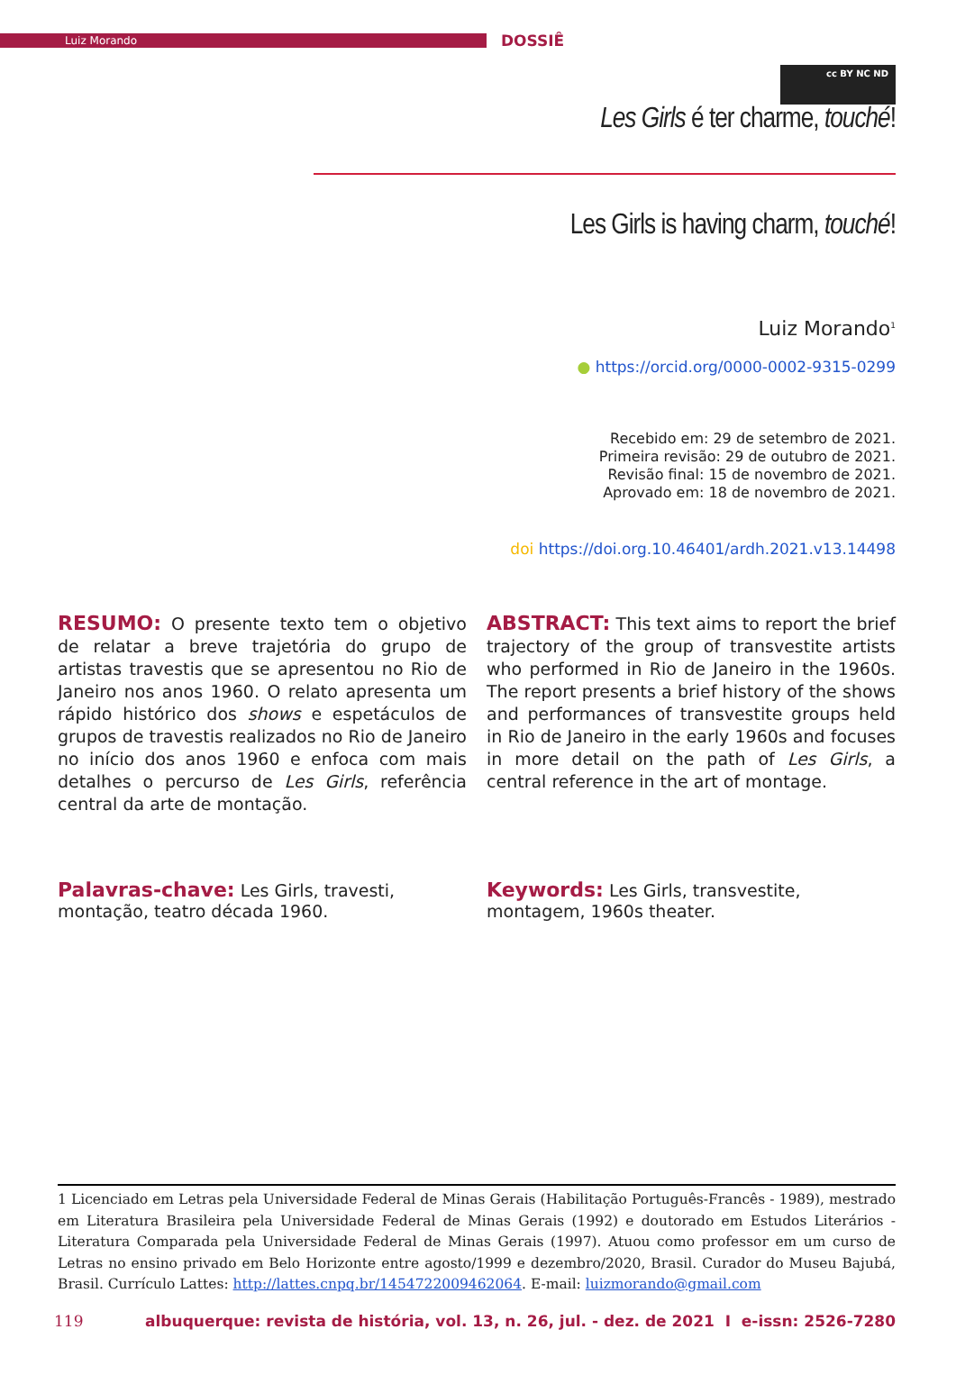Luiz Morando
DOSSIÊ
cc BY NC ND
Les Girls é ter charme, touché!
Les Girls is having charm, touché!
Luiz Morando<sup>1</sup>
● https://orcid.org/0000-0002-9315-0299
Recebido em: 29 de setembro de 2021.
Primeira revisão: 29 de outubro de 2021.
Revisão final: 15 de novembro de 2021.
Aprovado em: 18 de novembro de 2021.
doi https://doi.org.10.46401/ardh.2021.v13.14498
RESUMO: O presente texto tem o objetivo de relatar a breve trajetória do grupo de artistas travestis que se apresentou no Rio de Janeiro nos anos 1960. O relato apresenta um rápido histórico dos shows e espetáculos de grupos de travestis realizados no Rio de Janeiro no início dos anos 1960 e enfoca com mais detalhes o percurso de Les Girls, referência central da arte de montação.
ABSTRACT: This text aims to report the brief trajectory of the group of transvestite artists who performed in Rio de Janeiro in the 1960s. The report presents a brief history of the shows and performances of transvestite groups held in Rio de Janeiro in the early 1960s and focuses in more detail on the path of Les Girls, a central reference in the art of montage.
Palavras-chave: Les Girls, travesti, montação, teatro década 1960.
Keywords: Les Girls, transvestite, montagem, 1960s theater.
1 Licenciado em Letras pela Universidade Federal de Minas Gerais (Habilitação Português-Francês - 1989), mestrado em Literatura Brasileira pela Universidade Federal de Minas Gerais (1992) e doutorado em Estudos Literários - Literatura Comparada pela Universidade Federal de Minas Gerais (1997). Atuou como professor em um curso de Letras no ensino privado em Belo Horizonte entre agosto/1999 e dezembro/2020, Brasil. Curador do Museu Bajubá, Brasil. Currículo Lattes: http://lattes.cnpq.br/1454722009462064. E-mail: luizmorando@gmail.com
119 albuquerque: revista de história, vol. 13, n. 26, jul. - dez. de 2021 I e-issn: 2526-7280